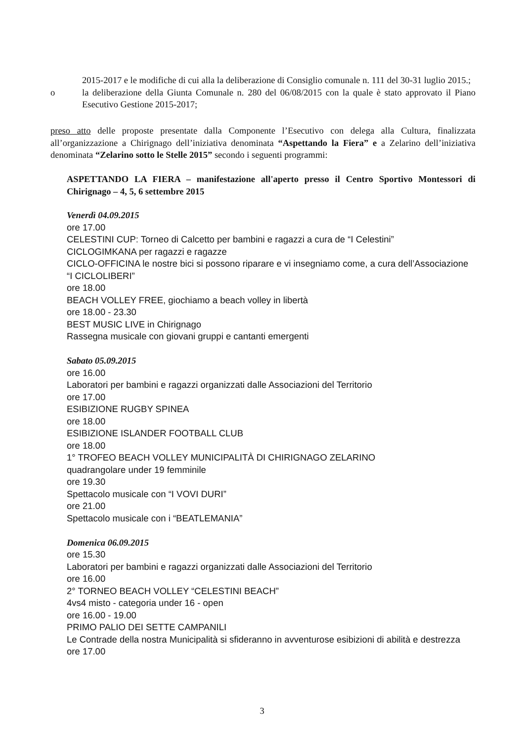2015-2017 e le modifiche di cui alla la deliberazione di Consiglio comunale n. 111 del 30-31 luglio 2015.;
o la deliberazione della Giunta Comunale n. 280 del 06/08/2015 con la quale è stato approvato il Piano Esecutivo Gestione 2015-2017;
preso atto delle proposte presentate dalla Componente l’Esecutivo con delega alla Cultura, finalizzata all’organizzazione a Chirignago dell’iniziativa denominata “Aspettando la Fiera” e a Zelarino dell’iniziativa denominata “Zelarino sotto le Stelle 2015” secondo i seguenti programmi:
ASPETTANDO LA FIERA – manifestazione all'aperto presso il Centro Sportivo Montessori di Chirignago – 4, 5, 6 settembre 2015
Venerdì 04.09.2015
ore 17.00
CELESTINI CUP: Torneo di Calcetto per bambini e ragazzi a cura de “I Celestini”
CICLOGIMKANA per ragazzi e ragazze
CICLO-OFFICINA le nostre bici si possono riparare e vi insegniamo come, a cura dell’Associazione “I CICLOLIBERI”
ore 18.00
BEACH VOLLEY FREE, giochiamo a beach volley in libertà
ore 18.00 - 23.30
BEST MUSIC LIVE in Chirignago
Rassegna musicale con giovani gruppi e cantanti emergenti
Sabato 05.09.2015
ore 16.00
Laboratori per bambini e ragazzi organizzati dalle Associazioni del Territorio
ore 17.00
ESIBIZIONE RUGBY SPINEA
ore 18.00
ESIBIZIONE ISLANDER FOOTBALL CLUB
ore 18.00
1° TROFEO BEACH VOLLEY MUNICIPALITÀ DI CHIRIGNAGO ZELARINO
quadrangolare under 19 femminile
ore 19.30
Spettacolo musicale con “I VOVI DURI”
ore 21.00
Spettacolo musicale con i “BEATLEMANIA”
Domenica 06.09.2015
ore 15.30
Laboratori per bambini e ragazzi organizzati dalle Associazioni del Territorio
ore 16.00
2° TORNEO BEACH VOLLEY “CELESTINI BEACH”
4vs4 misto - categoria under 16 - open
ore 16.00 - 19.00
PRIMO PALIO DEI SETTE CAMPANILI
Le Contrade della nostra Municipalità si sfideranno in avventurose esibizioni di abilità e destrezza
ore 17.00
3